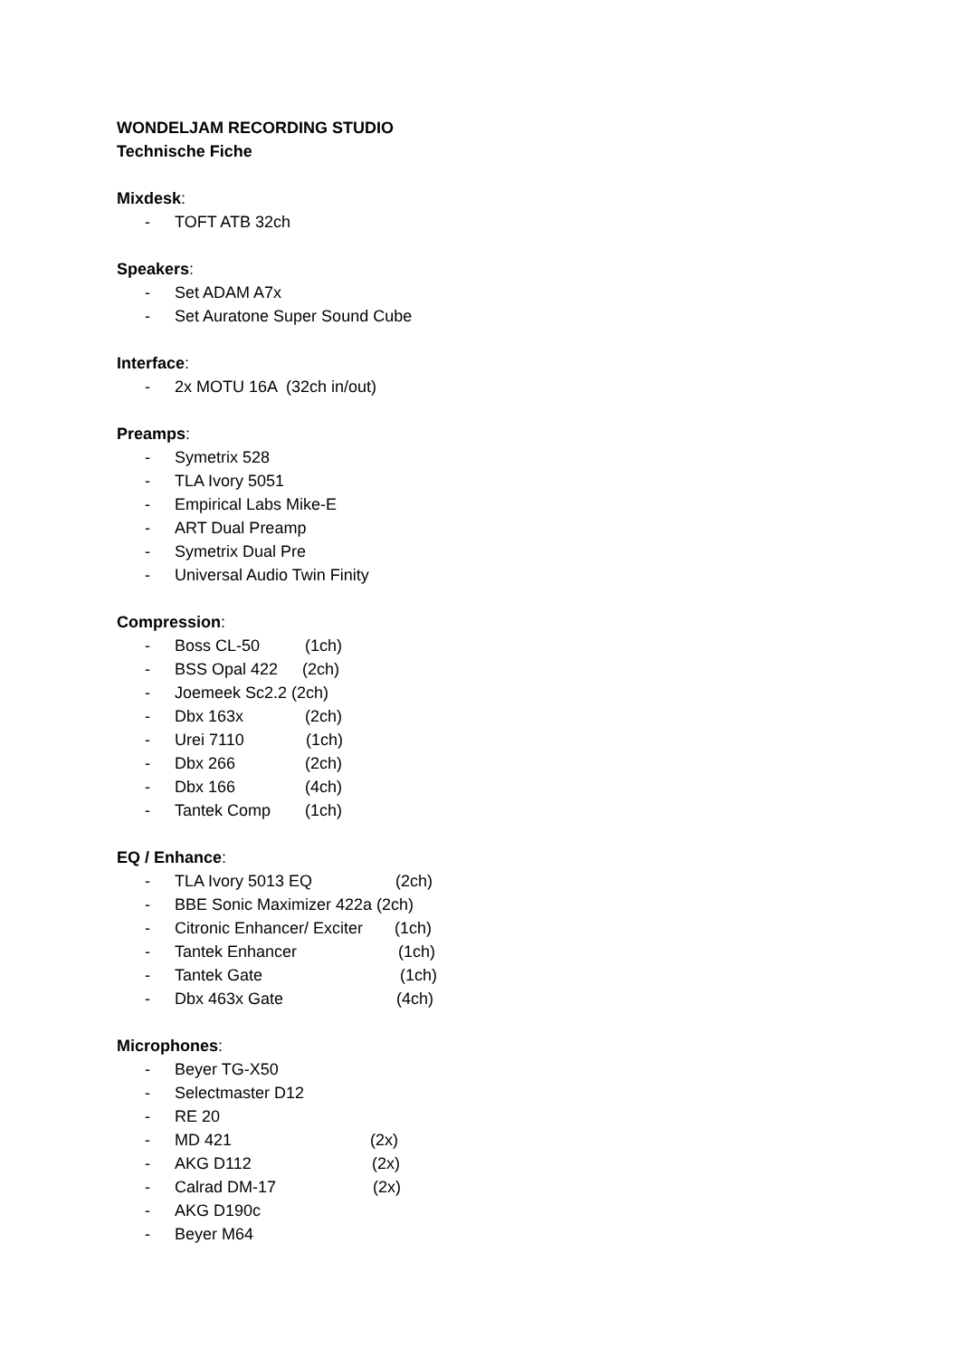WONDELJAM RECORDING STUDIO
Technische Fiche
Mixdesk:
- TOFT ATB 32ch
Speakers:
- Set ADAM A7x
- Set Auratone Super Sound Cube
Interface:
- 2x MOTU 16A (32ch in/out)
Preamps:
- Symetrix 528
- TLA Ivory 5051
- Empirical Labs Mike-E
- ART Dual Preamp
- Symetrix Dual Pre
- Universal Audio Twin Finity
Compression:
- Boss CL-50 (1ch)
- BSS Opal 422 (2ch)
- Joemeek Sc2.2 (2ch)
- Dbx 163x (2ch)
- Urei 7110 (1ch)
- Dbx 266 (2ch)
- Dbx 166 (4ch)
- Tantek Comp (1ch)
EQ / Enhance:
- TLA Ivory 5013 EQ (2ch)
- BBE Sonic Maximizer 422a (2ch)
- Citronic Enhancer/ Exciter (1ch)
- Tantek Enhancer (1ch)
- Tantek Gate (1ch)
- Dbx 463x Gate (4ch)
Microphones:
- Beyer TG-X50
- Selectmaster D12
- RE 20
- MD 421 (2x)
- AKG D112 (2x)
- Calrad DM-17 (2x)
- AKG D190c
- Beyer M64